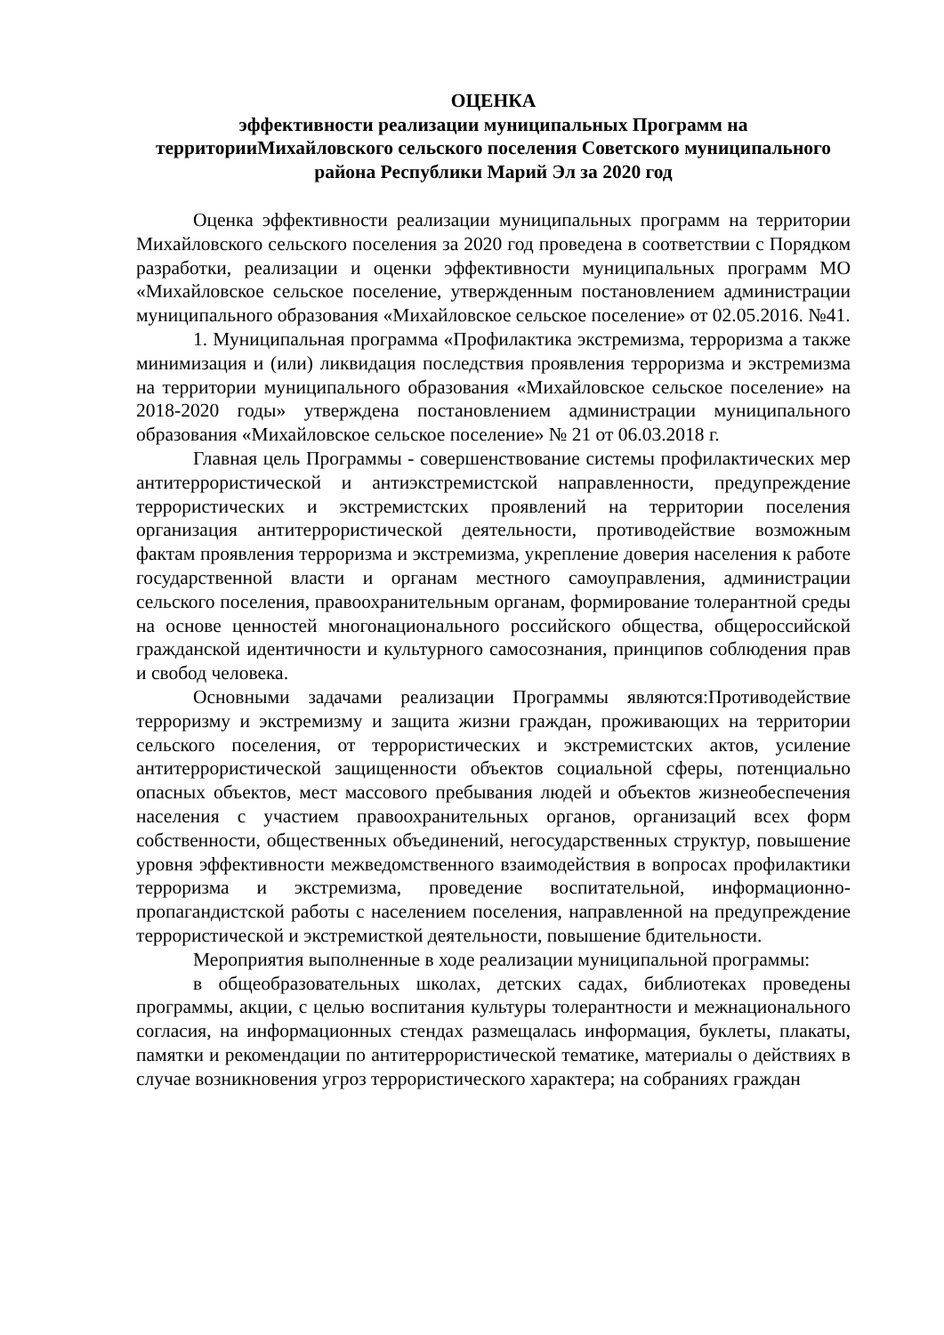ОЦЕНКА
эффективности реализации муниципальных Программ на территорииМихайловского сельского поселения Советского муниципального района Республики Марий Эл за 2020 год
Оценка эффективности реализации муниципальных программ на территории Михайловского сельского поселения за 2020 год проведена в соответствии с Порядком разработки, реализации и оценки эффективности муниципальных программ МО «Михайловское сельское поселение, утвержденным постановлением администрации муниципального образования «Михайловское сельское поселение» от 02.05.2016. №41.
1. Муниципальная программа «Профилактика экстремизма, терроризма а также минимизация и (или) ликвидация последствия проявления терроризма и экстремизма на территории муниципального образования «Михайловское сельское поселение» на 2018-2020 годы» утверждена постановлением администрации муниципального образования «Михайловское сельское поселение» № 21 от 06.03.2018 г.
Главная цель Программы - совершенствование системы профилактических мер антитеррористической и антиэкстремистской направленности, предупреждение террористических и экстремистских проявлений на территории поселения организация антитеррористической деятельности, противодействие возможным фактам проявления терроризма и экстремизма, укрепление доверия населения к работе государственной власти и органам местного самоуправления, администрации сельского поселения, правоохранительным органам, формирование толерантной среды на основе ценностей многонационального российского общества, общероссийской гражданской идентичности и культурного самосознания, принципов соблюдения прав и свобод человека.
Основными задачами реализации Программы являются:Противодействие терроризму и экстремизму и защита жизни граждан, проживающих на территории сельского поселения, от террористических и экстремистских актов, усиление антитеррористической защищенности объектов социальной сферы, потенциально опасных объектов, мест массового пребывания людей и объектов жизнеобеспечения населения с участием правоохранительных органов, организаций всех форм собственности, общественных объединений, негосударственных структур, повышение уровня эффективности межведомственного взаимодействия в вопросах профилактики терроризма и экстремизма, проведение воспитательной, информационно-пропагандистской работы с населением поселения, направленной на предупреждение террористической и экстремисткой деятельности, повышение бдительности.
Мероприятия выполненные в ходе реализации муниципальной программы:
в общеобразовательных школах, детских садах, библиотеках проведены программы, акции, с целью воспитания культуры толерантности и межнационального согласия, на информационных стендах размещалась информация, буклеты, плакаты, памятки и рекомендации по антитеррористической тематике, материалы о действиях в случае возникновения угроз террористического характера; на собраниях граждан